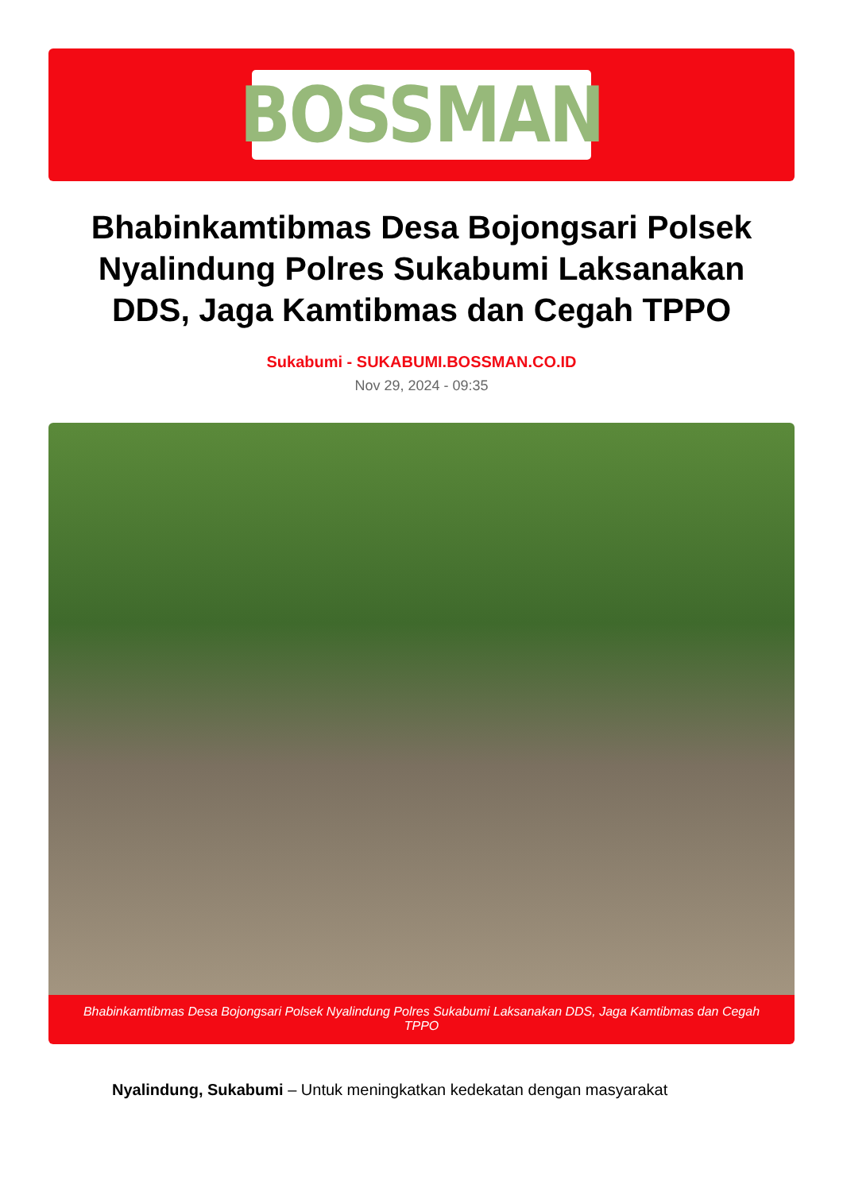BOSSMAN
Bhabinkamtibmas Desa Bojongsari Polsek Nyalindung Polres Sukabumi Laksanakan DDS, Jaga Kamtibmas dan Cegah TPPO
Sukabumi - SUKABUMI.BOSSMAN.CO.ID
Nov 29, 2024 - 09:35
Bhabinkamtibmas Desa Bojongsari Polsek Nyalindung Polres Sukabumi Laksanakan DDS, Jaga Kamtibmas dan Cegah TPPO
Nyalindung, Sukabumi – Untuk meningkatkan kedekatan dengan masyarakat